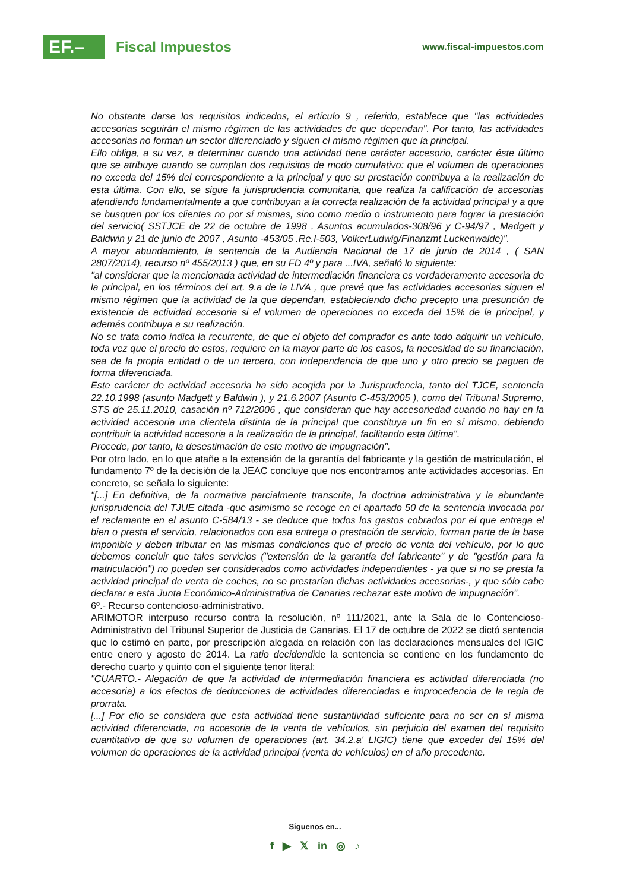EF.–
Fiscal Impuestos
www.fiscal-impuestos.com
No obstante darse los requisitos indicados, el artículo 9 , referido, establece que "las actividades accesorias seguirán el mismo régimen de las actividades de que dependan". Por tanto, las actividades accesorias no forman un sector diferenciado y siguen el mismo régimen que la principal.
Ello obliga, a su vez, a determinar cuando una actividad tiene carácter accesorio, carácter éste último que se atribuye cuando se cumplan dos requisitos de modo cumulativo: que el volumen de operaciones no exceda del 15% del correspondiente a la principal y que su prestación contribuya a la realización de esta última. Con ello, se sigue la jurisprudencia comunitaria, que realiza la calificación de accesorias atendiendo fundamentalmente a que contribuyan a la correcta realización de la actividad principal y a que se busquen por los clientes no por sí mismas, sino como medio o instrumento para lograr la prestación del servicio( SSTJCE de 22 de octubre de 1998 , Asuntos acumulados-308/96 y C-94/97 , Madgett y Baldwin y 21 de junio de 2007 , Asunto -453/05 .Re.I-503, VolkerLudwig/Finanzmt Luckenwalde)".
A mayor abundamiento, la sentencia de la Audiencia Nacional de 17 de junio de 2014 , ( SAN 2807/2014), recurso nº 455/2013 ) que, en su FD 4º y para ...IVA, señaló lo siguiente:
"al considerar que la mencionada actividad de intermediación financiera es verdaderamente accesoria de la principal, en los términos del art. 9.a de la LIVA , que prevé que las actividades accesorias siguen el mismo régimen que la actividad de la que dependan, estableciendo dicho precepto una presunción de existencia de actividad accesoria si el volumen de operaciones no exceda del 15% de la principal, y además contribuya a su realización.
No se trata como indica la recurrente, de que el objeto del comprador es ante todo adquirir un vehículo, toda vez que el precio de estos, requiere en la mayor parte de los casos, la necesidad de su financiación, sea de la propia entidad o de un tercero, con independencia de que uno y otro precio se paguen de forma diferenciada.
Este carácter de actividad accesoria ha sido acogida por la Jurisprudencia, tanto del TJCE, sentencia 22.10.1998 (asunto Madgett y Baldwin ), y 21.6.2007 (Asunto C-453/2005 ), como del Tribunal Supremo, STS de 25.11.2010, casación nº 712/2006 , que consideran que hay accesoriedad cuando no hay en la actividad accesoria una clientela distinta de la principal que constituya un fin en sí mismo, debiendo contribuir la actividad accesoria a la realización de la principal, facilitando esta última".
Procede, por tanto, la desestimación de este motivo de impugnación".
Por otro lado, en lo que atañe a la extensión de la garantía del fabricante y la gestión de matriculación, el fundamento 7º de la decisión de la JEAC concluye que nos encontramos ante actividades accesorias. En concreto, se señala lo siguiente:
"[...] En definitiva, de la normativa parcialmente transcrita, la doctrina administrativa y la abundante jurisprudencia del TJUE citada -que asimismo se recoge en el apartado 50 de la sentencia invocada por el reclamante en el asunto C-584/13 - se deduce que todos los gastos cobrados por el que entrega el bien o presta el servicio, relacionados con esa entrega o prestación de servicio, forman parte de la base imponible y deben tributar en las mismas condiciones que el precio de venta del vehículo, por lo que debemos concluir que tales servicios ("extensión de la garantía del fabricante" y de "gestión para la matriculación") no pueden ser considerados como actividades independientes - ya que si no se presta la actividad principal de venta de coches, no se prestarían dichas actividades accesorias-, y que sólo cabe declarar a esta Junta Económico-Administrativa de Canarias rechazar este motivo de impugnación".
6º.- Recurso contencioso-administrativo.
ARIMOTOR interpuso recurso contra la resolución, nº 111/2021, ante la Sala de lo Contencioso-Administrativo del Tribunal Superior de Justicia de Canarias. El 17 de octubre de 2022 se dictó sentencia que lo estimó en parte, por prescripción alegada en relación con las declaraciones mensuales del IGIC entre enero y agosto de 2014. La ratio decidendide la sentencia se contiene en los fundamento de derecho cuarto y quinto con el siguiente tenor literal:
"CUARTO.- Alegación de que la actividad de intermediación financiera es actividad diferenciada (no accesoria) a los efectos de deducciones de actividades diferenciadas e improcedencia de la regla de prorrata.
[...] Por ello se considera que esta actividad tiene sustantividad suficiente para no ser en sí misma actividad diferenciada, no accesoria de la venta de vehículos, sin perjuicio del examen del requisito cuantitativo de que su volumen de operaciones (art. 34.2.a' LIGIC) tiene que exceder del 15% del volumen de operaciones de la actividad principal (venta de vehículos) en el año precedente.
Síguenos en...
f ▶ 𝕏 in ◎ ♪